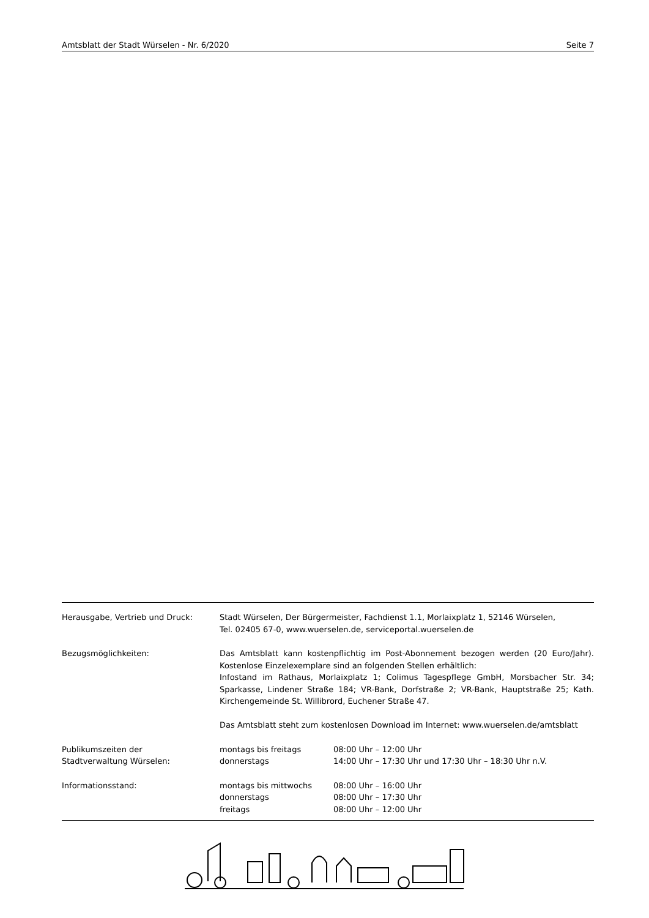Amtsblatt der Stadt Würselen - Nr. 6/2020 Seite 7
| Herausgabe, Vertrieb und Druck: | Stadt Würselen, Der Bürgermeister, Fachdienst 1.1, Morlaixplatz 1, 52146 Würselen, Tel. 02405 67-0, www.wuerselen.de, serviceportal.wuerselen.de | |
| Bezugsmöglichkeiten: | Das Amtsblatt kann kostenpflichtig im Post-Abonnement bezogen werden (20 Euro/Jahr). Kostenlose Einzelexemplare sind an folgenden Stellen erhältlich: Infostand im Rathaus, Morlaixplatz 1; Colimus Tagespflege GmbH, Morsbacher Str. 34; Sparkasse, Lindener Straße 184; VR-Bank, Dorfstraße 2; VR-Bank, Hauptstraße 25; Kath. Kirchengemeinde St. Willibrord, Euchener Straße 47. Das Amtsblatt steht zum kostenlosen Download im Internet: www.wuerselen.de/amtsblatt | |
| Publikumszeiten der | montags bis freitags | 08:00 Uhr – 12:00 Uhr |
| Stadtverwaltung Würselen: | donnerstags | 14:00 Uhr – 17:30 Uhr und 17:30 Uhr – 18:30 Uhr n.V. |
| Informationsstand: | montags bis mittwochs | 08:00 Uhr – 16:00 Uhr |
| | donnerstags | 08:00 Uhr – 17:30 Uhr |
| | freitags | 08:00 Uhr – 12:00 Uhr |